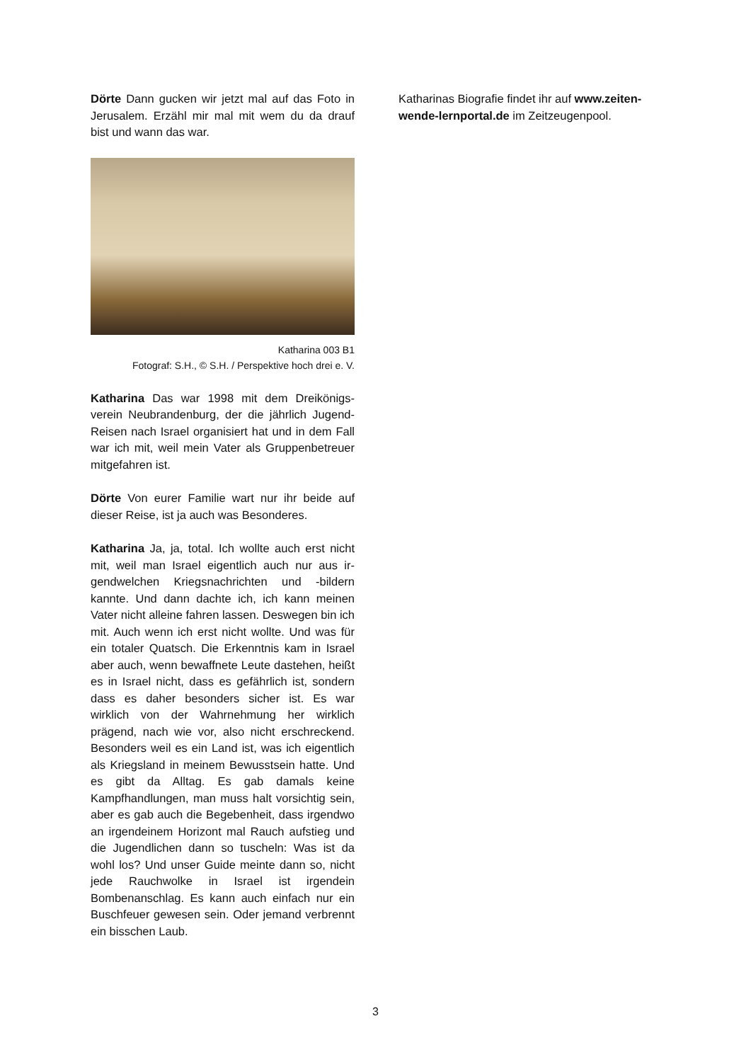Dörte Dann gucken wir jetzt mal auf das Foto in Jerusalem. Erzähl mir mal mit wem du da drauf bist und wann das war.
Katharina 003 B1
Fotograf: S.H., © S.H. / Perspektive hoch drei e. V.
Katharina Das war 1998 mit dem Dreikönigs­verein Neubrandenburg, der die jährlich Ju­gend-Reisen nach Israel organisiert hat und in dem Fall war ich mit, weil mein Vater als Grup­penbetreuer mitgefahren ist.
Dörte Von eurer Familie wart nur ihr beide auf dieser Reise, ist ja auch was Besonderes.
Katharina Ja, ja, total. Ich wollte auch erst nicht mit, weil man Israel eigentlich auch nur aus ir­gendwelchen Kriegsnachrichten und -bildern kannte. Und dann dachte ich, ich kann meinen Vater nicht alleine fahren lassen. Deswegen bin ich mit. Auch wenn ich erst nicht wollte. Und was für ein totaler Quatsch. Die Erkenntnis kam in Israel aber auch, wenn bewaffnete Leute da­stehen, heißt es in Israel nicht, dass es gefähr­lich ist, sondern dass es daher besonders si­cher ist. Es war wirklich von der Wahrnehmung her wirklich prägend, nach wie vor, also nicht erschreckend. Besonders weil es ein Land ist, was ich eigentlich als Kriegsland in meinem Be­wusstsein hatte. Und es gibt da Alltag. Es gab damals keine Kampfhandlungen, man muss halt vorsichtig sein, aber es gab auch die Bege­benheit, dass irgendwo an irgendeinem Hori­zont mal Rauch aufstieg und die Jugendlichen dann so tuscheln: Was ist da wohl los? Und un­ser Guide meinte dann so, nicht jede Rauch­wolke in Israel ist irgendein Bombenanschlag. Es kann auch einfach nur ein Buschfeuer gewe­sen sein. Oder jemand verbrennt ein bisschen Laub.
Katharinas Biografie findet ihr auf www.zeiten­wende-lernportal.de im Zeitzeugenpool.
3